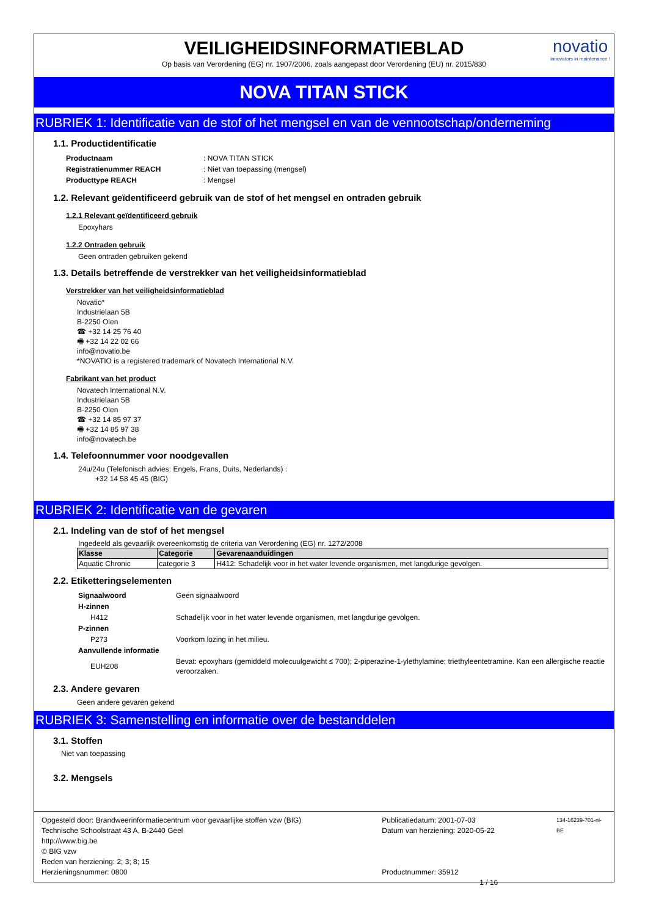VEILIGHEIDSINFORMATIEBLAD
Op basis van Verordening (EG) nr. 1907/2006, zoals aangepast door Verordening (EU) nr. 2015/830
novatio
innovators in maintenance !
NOVA TITAN STICK
RUBRIEK 1: Identificatie van de stof of het mengsel en van de vennootschap/onderneming
1.1. Productidentificatie
| Productnaam | : NOVA TITAN STICK |
| Registratienummer REACH | : Niet van toepassing (mengsel) |
| Producttype REACH | : Mengsel |
1.2. Relevant geïdentificeerd gebruik van de stof of het mengsel en ontraden gebruik
1.2.1 Relevant geïdentificeerd gebruik
Epoxyhars
1.2.2 Ontraden gebruik
Geen ontraden gebruiken gekend
1.3. Details betreffende de verstrekker van het veiligheidsinformatieblad
Verstrekker van het veiligheidsinformatieblad
Novatio*
Industrielaan 5B
B-2250 Olen
☎ +32 14 25 76 40
🖷 +32 14 22 02 66
info@novatio.be
*NOVATIO is a registered trademark of Novatech International N.V.
Fabrikant van het product
Novatech International N.V.
Industrielaan 5B
B-2250 Olen
☎ +32 14 85 97 37
🖷 +32 14 85 97 38
info@novatech.be
1.4. Telefoonnummer voor noodgevallen
24u/24u (Telefonisch advies: Engels, Frans, Duits, Nederlands) :
+32 14 58 45 45 (BIG)
RUBRIEK 2: Identificatie van de gevaren
2.1. Indeling van de stof of het mengsel
Ingedeeld als gevaarlijk overeenkomstig de criteria van Verordening (EG) nr. 1272/2008
| Klasse | Categorie | Gevarenaanduidingen |
| --- | --- | --- |
| Aquatic Chronic | categorie 3 | H412: Schadelijk voor in het water levende organismen, met langdurige gevolgen. |
2.2. Etiketteringselementen
| Signaalwoord | Geen signaalwoord |
| H-zinnen | |
| H412 | Schadelijk voor in het water levende organismen, met langdurige gevolgen. |
| P-zinnen | |
| P273 | Voorkom lozing in het milieu. |
| Aanvullende informatie | |
| EUH208 | Bevat: epoxyhars (gemiddeld molecuulgewicht ≤ 700); 2-piperazine-1-ylethylamine; triethyleentetramine. Kan een allergische reactie veroorzaken. |
2.3. Andere gevaren
Geen andere gevaren gekend
RUBRIEK 3: Samenstelling en informatie over de bestanddelen
3.1. Stoffen
Niet van toepassing
3.2. Mengsels
Opgesteld door: Brandweerinformatiecentrum voor gevaarlijke stoffen vzw (BIG)
Technische Schoolstraat 43 A, B-2440 Geel
http://www.big.be
© BIG vzw
Reden van herziening: 2; 3; 8; 15
Herzieningsnummer: 0800
Publicatiedatum: 2001-07-03
Datum van herziening: 2020-05-22
Productnummer: 35912 1 / 16
134-16239-701-nl-BE